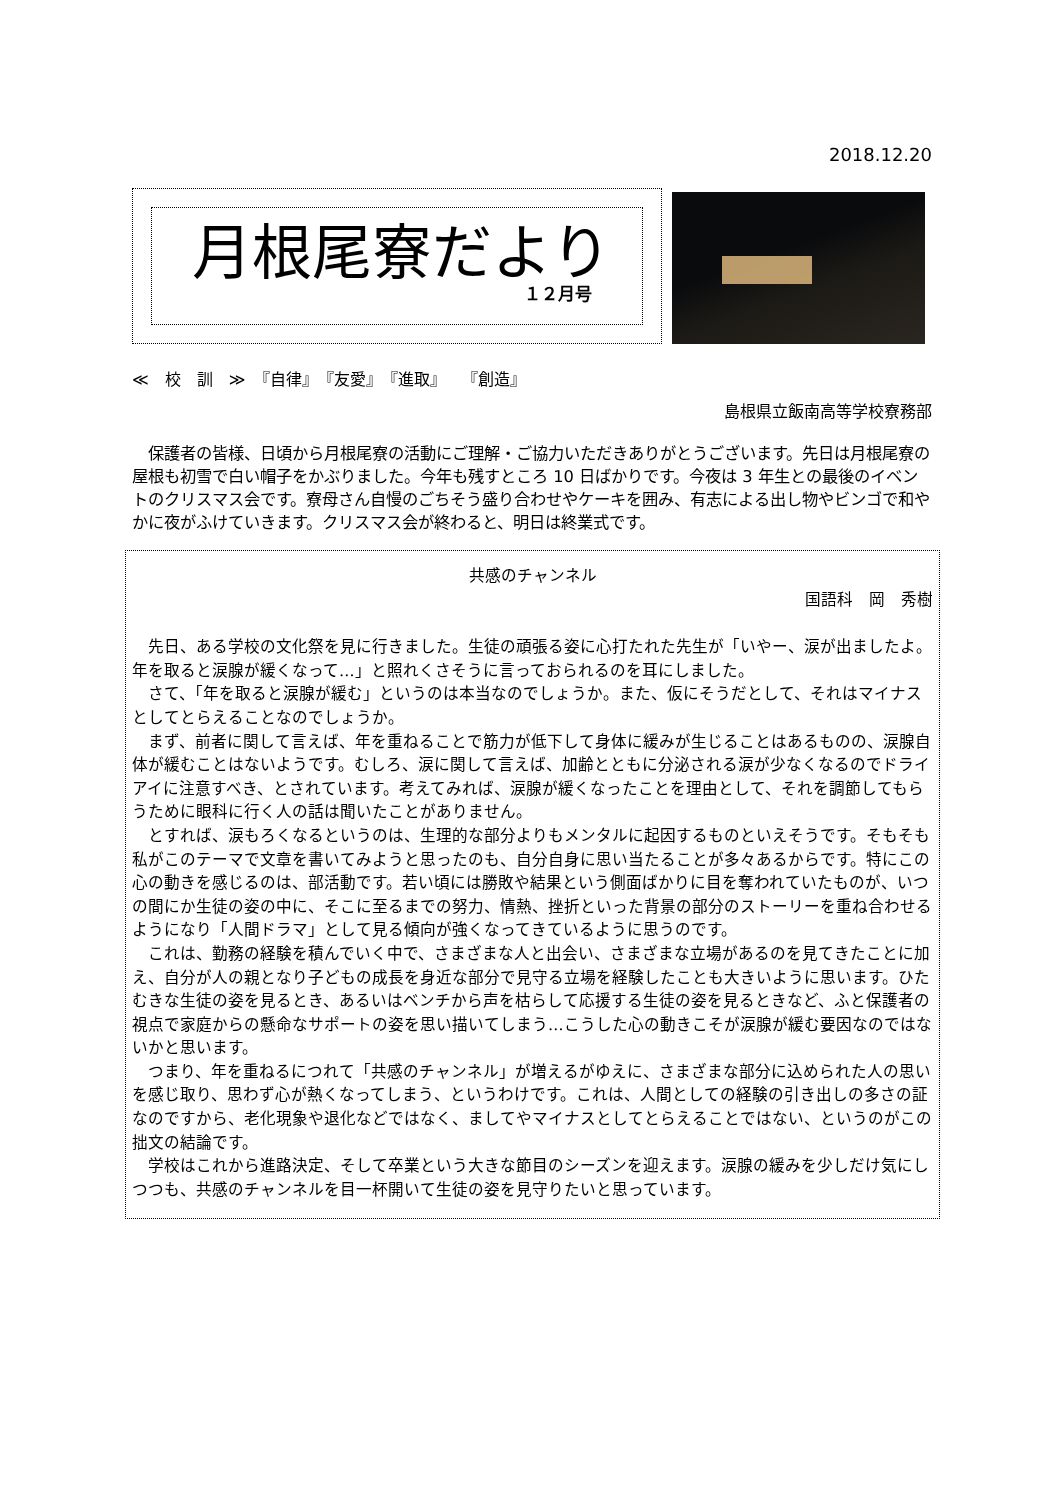2018.12.20
月根尾寮だより
１２月号
≪　校　訓　≫　『自律』　『友愛』　『進取』　　『創造』
島根県立飯南高等学校寮務部
　保護者の皆様、日頃から月根尾寮の活動にご理解・ご協力いただきありがとうございます。先日は月根尾寮の屋根も初雪で白い帽子をかぶりました。今年も残すところ 10 日ばかりです。今夜は 3 年生との最後のイベントのクリスマス会です。寮母さん自慢のごちそう盛り合わせやケーキを囲み、有志による出し物やビンゴで和やかに夜がふけていきます。クリスマス会が終わると、明日は終業式です。
共感のチャンネル
国語科　岡　秀樹
先日、ある学校の文化祭を見に行きました。生徒の頑張る姿に心打たれた先生が「いやー、涙が出ましたよ。年を取ると涙腺が緩くなって…」と照れくさそうに言っておられるのを耳にしました。
さて、「年を取ると涙腺が緩む」というのは本当なのでしょうか。また、仮にそうだとして、それはマイナスとしてとらえることなのでしょうか。
まず、前者に関して言えば、年を重ねることで筋力が低下して身体に緩みが生じることはあるものの、涙腺自体が緩むことはないようです。むしろ、涙に関して言えば、加齢とともに分泌される涙が少なくなるのでドライアイに注意すべき、とされています。考えてみれば、涙腺が緩くなったことを理由として、それを調節してもらうために眼科に行く人の話は聞いたことがありません。
とすれば、涙もろくなるというのは、生理的な部分よりもメンタルに起因するものといえそうです。そもそも私がこのテーマで文章を書いてみようと思ったのも、自分自身に思い当たることが多々あるからです。特にこの心の動きを感じるのは、部活動です。若い頃には勝敗や結果という側面ばかりに目を奪われていたものが、いつの間にか生徒の姿の中に、そこに至るまでの努力、情熱、挫折といった背景の部分のストーリーを重ね合わせるようになり「人間ドラマ」として見る傾向が強くなってきているように思うのです。
これは、勤務の経験を積んでいく中で、さまざまな人と出会い、さまざまな立場があるのを見てきたことに加え、自分が人の親となり子どもの成長を身近な部分で見守る立場を経験したことも大きいように思います。ひたむきな生徒の姿を見るとき、あるいはベンチから声を枯らして応援する生徒の姿を見るときなど、ふと保護者の視点で家庭からの懸命なサポートの姿を思い描いてしまう…こうした心の動きこそが涙腺が緩む要因なのではないかと思います。
つまり、年を重ねるにつれて「共感のチャンネル」が増えるがゆえに、さまざまな部分に込められた人の思いを感じ取り、思わず心が熱くなってしまう、というわけです。これは、人間としての経験の引き出しの多さの証なのですから、老化現象や退化などではなく、ましてやマイナスとしてとらえることではない、というのがこの拙文の結論です。
学校はこれから進路決定、そして卒業という大きな節目のシーズンを迎えます。涙腺の緩みを少しだけ気にしつつも、共感のチャンネルを目一杯開いて生徒の姿を見守りたいと思っています。